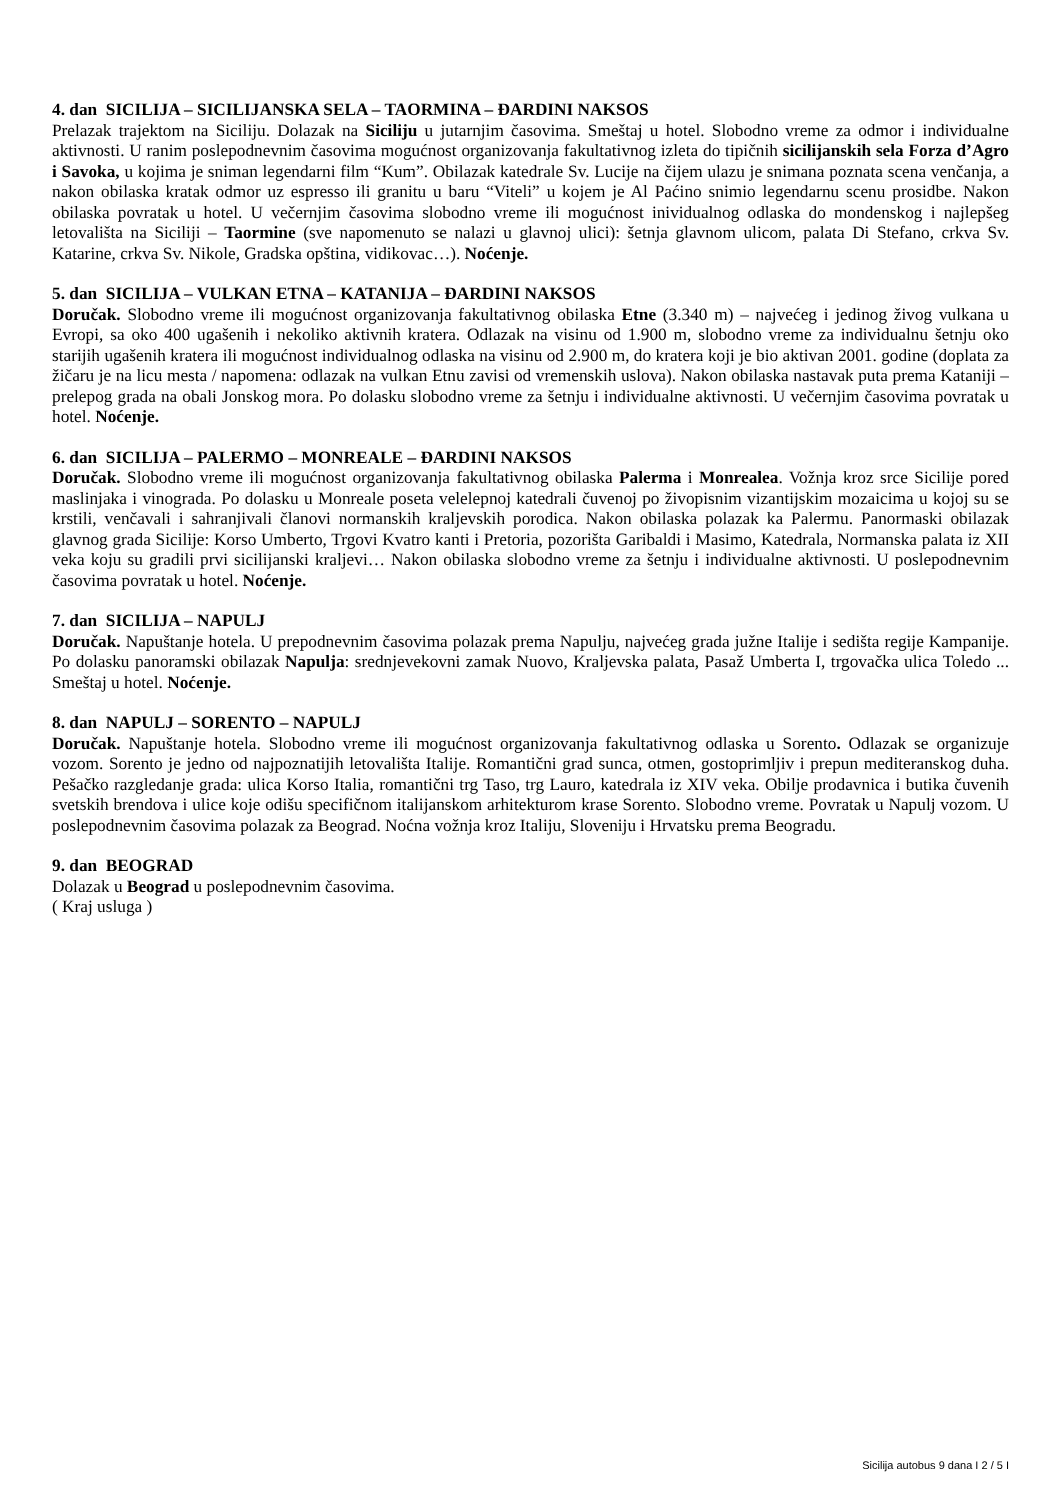4. dan SICILIJA – SICILIJANSKA SELA – TAORMINA – ĐARDINI NAKSOS
Prelazak trajektom na Siciliju. Dolazak na Siciliju u jutarnjim časovima. Smeštaj u hotel. Slobodno vreme za odmor i individualne aktivnosti. U ranim poslepodnevnim časovima mogućnost organizovanja fakultativnog izleta do tipičnih sicilijanskih sela Forza d’Agro i Savoka, u kojima je sniman legendarni film “Kum”. Obilazak katedrale Sv. Lucije na čijem ulazu je snimana poznata scena venčanja, a nakon obilaska kratak odmor uz espresso ili granitu u baru “Viteli” u kojem je Al Paćino snimio legendarnu scenu prosidbe. Nakon obilaska povratak u hotel. U večernjim časovima slobodno vreme ili mogućnost inividualnog odlaska do mondenskog i najlepšeg letovališta na Siciliji – Taormine (sve napomenuto se nalazi u glavnoj ulici): šetnja glavnom ulicom, palata Di Stefano, crkva Sv. Katarine, crkva Sv. Nikole, Gradska opština, vidikovac…). Noćenje.
5. dan SICILIJA – VULKAN ETNA – KATANIJA – ĐARDINI NAKSOS
Doručak. Slobodno vreme ili mogućnost organizovanja fakultativnog obilaska Etne (3.340 m) – najvećeg i jedinog živog vulkana u Evropi, sa oko 400 ugašenih i nekoliko aktivnih kratera. Odlazak na visinu od 1.900 m, slobodno vreme za individualnu šetnju oko starijih ugašenih kratera ili mogućnost individualnog odlaska na visinu od 2.900 m, do kratera koji je bio aktivan 2001. godine (doplata za žičaru je na licu mesta / napomena: odlazak na vulkan Etnu zavisi od vremenskih uslova). Nakon obilaska nastavak puta prema Kataniji – prelepog grada na obali Jonskog mora. Po dolasku slobodno vreme za šetnju i individualne aktivnosti. U večernjim časovima povratak u hotel. Noćenje.
6. dan SICILIJA – PALERMO – MONREALE – ĐARDINI NAKSOS
Doručak. Slobodno vreme ili mogućnost organizovanja fakultativnog obilaska Palerma i Monrealea. Vožnja kroz srce Sicilije pored maslinjaka i vinograda. Po dolasku u Monreale poseta velelepnoj katedrali čuvenoj po živopisnim vizantijskim mozaicima u kojoj su se krstili, venčavali i sahranjivali članovi normanskih kraljevskih porodica. Nakon obilaska polazak ka Palermu. Panormaski obilazak glavnog grada Sicilije: Korso Umberto, Trgovi Kvatro kanti i Pretoria, pozorišta Garibaldi i Masimo, Katedrala, Normanska palata iz XII veka koju su gradili prvi sicilijanski kraljevi… Nakon obilaska slobodno vreme za šetnju i individualne aktivnosti. U poslepodnevnim časovima povratak u hotel. Noćenje.
7. dan SICILIJA – NAPULJ
Doručak. Napuštanje hotela. U prepodnevnim časovima polazak prema Napulju, najvećeg grada južne Italije i sedišta regije Kampanije. Po dolasku panoramski obilazak Napulja: srednjevekovni zamak Nuovo, Kraljevska palata, Pasaž Umberta I, trgovačka ulica Toledo ... Smeštaj u hotel. Noćenje.
8. dan NAPULJ – SORENTO – NAPULJ
Doručak. Napuštanje hotela. Slobodno vreme ili mogućnost organizovanja fakultativnog odlaska u Sorento. Odlazak se organizuje vozom. Sorento je jedno od najpoznatijih letovališta Italije. Romantični grad sunca, otmen, gostoprimljiv i prepun mediteranskog duha. Pešačko razgledanje grada: ulica Korso Italia, romantični trg Taso, trg Lauro, katedrala iz XIV veka. Obilje prodavnica i butika čuvenih svetskih brendova i ulice koje odišu specifičnom italijanskom arhitekturom krase Sorento. Slobodno vreme. Povratak u Napulj vozom. U poslepodnevnim časovima polazak za Beograd. Noćna vožnja kroz Italiju, Sloveniju i Hrvatsku prema Beogradu.
9. dan BEOGRAD
Dolazak u Beograd u poslepodnevnim časovima.
( Kraj usluga )
Sicilija autobus 9 dana I 2 / 5 I